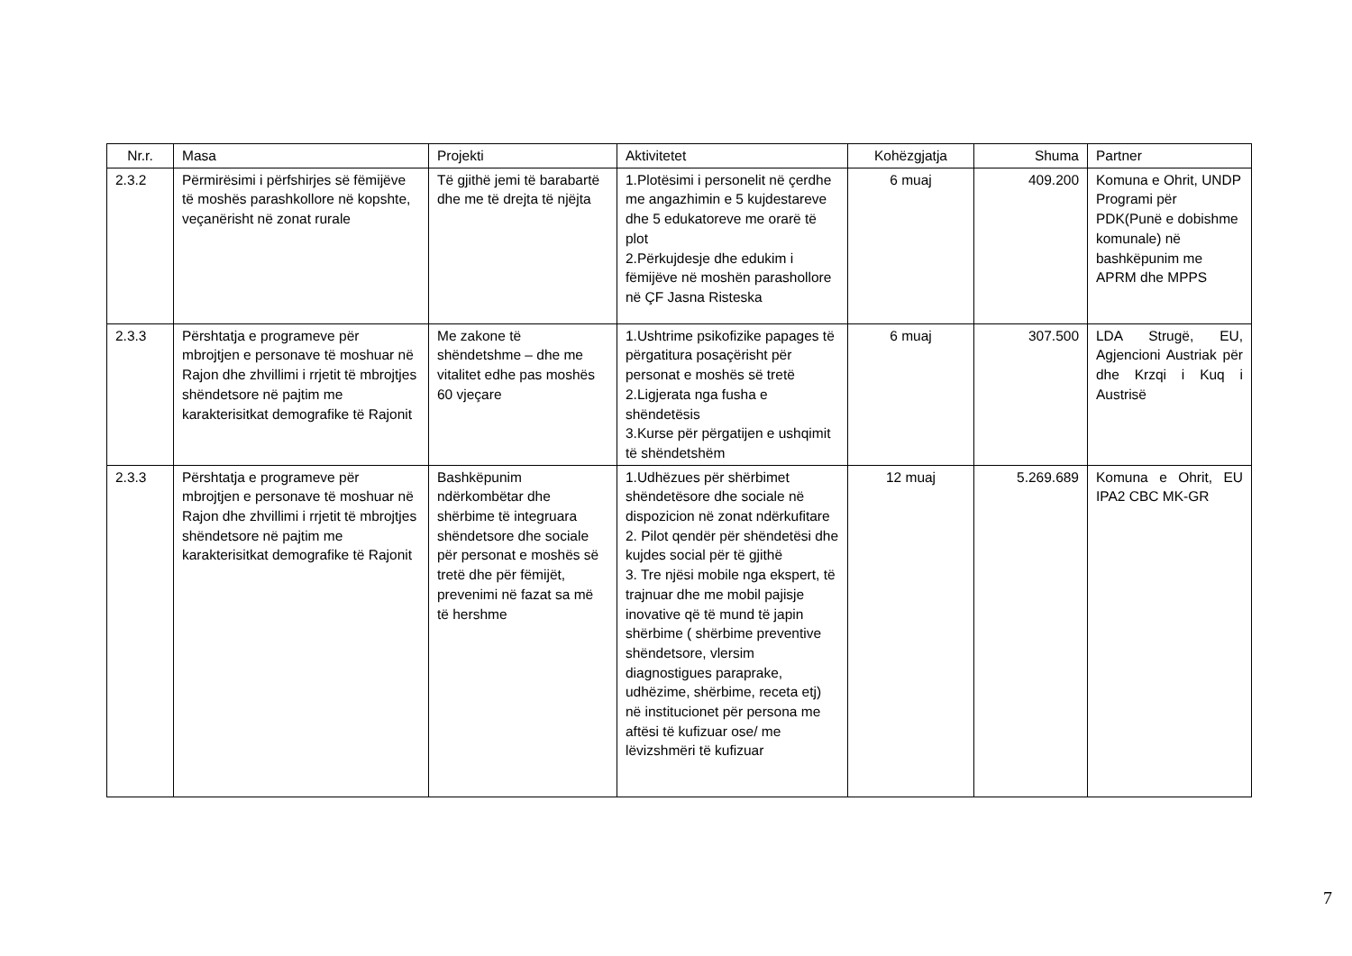| Nr.r. | Masa | Projekti | Aktivitetet | Kohëzgjatja | Shuma | Partner |
| --- | --- | --- | --- | --- | --- | --- |
| 2.3.2 | Përmirësimi i përfshirjes së fëmijëve të moshës parashkollore në kopshte, veçanërisht në zonat rurale | Të gjithë jemi të barabartë dhe me të drejta të njëjta | 1.Plotësimi i personelit në çerdhe me angazhimin e 5 kujdestareve dhe 5 edukatoreve me orarë të plot 2.Përkujdesje dhe edukim i fëmijëve në moshën parashollore në ÇF Jasna Risteska | 6 muaj | 409.200 | Komuna e Ohrit, UNDP Programi për PDK(Punë e dobishme komunale) në bashkëpunim me APRM dhe MPPS |
| 2.3.3 | Përshtatja e programeve për mbrojtjen e personave të moshuar në Rajon dhe zhvillimi i rrjetit të mbrojtjes shëndetsore në pajtim me karakterisitkat demografike të Rajonit | Me zakone të shëndetshme – dhe me vitalitet edhe pas moshës 60 vjeçare | 1.Ushtrime psikofizike papages të përgatitura posaçërisht për personat e moshës së tretë 2.Ligjerata nga fusha e shëndetësis 3.Kurse për përgatijen e ushqimit të shëndetshëm | 6 muaj | 307.500 | LDA Strugë, EU, Agjencioni Austriak për dhe Krzqi i Kuq i Austrisë |
| 2.3.3 | Përshtatja e programeve për mbrojtjen e personave të moshuar në Rajon dhe zhvillimi i rrjetit të mbrojtjes shëndetsore në pajtim me karakterisitkat demografike të Rajonit | Bashkëpunim ndërkombëtar dhe shërbime të integruara shëndetsore dhe sociale për personat e moshës së tretë dhe për fëmijët, prevenimi në fazat sa më të hershme | 1.Udhëzues për shërbimet shëndetësore dhe sociale në dispozicion në zonat ndërkufitare 2. Pilot qendër për shëndetësi dhe kujdes social për të gjithë 3. Tre njësi mobile nga ekspert, të trajnuar dhe me mobil pajisje inovative që të mund të japin shërbime ( shërbime preventive shëndetsore, vlersim diagnostigues paraprake, udhëzime, shërbime, receta etj) në institucionet për persona me aftësi të kufizuar ose/ me lëvizshmëri të kufizuar | 12 muaj | 5.269.689 | Komuna e Ohrit, EU IPA2 CBC MK-GR |
7